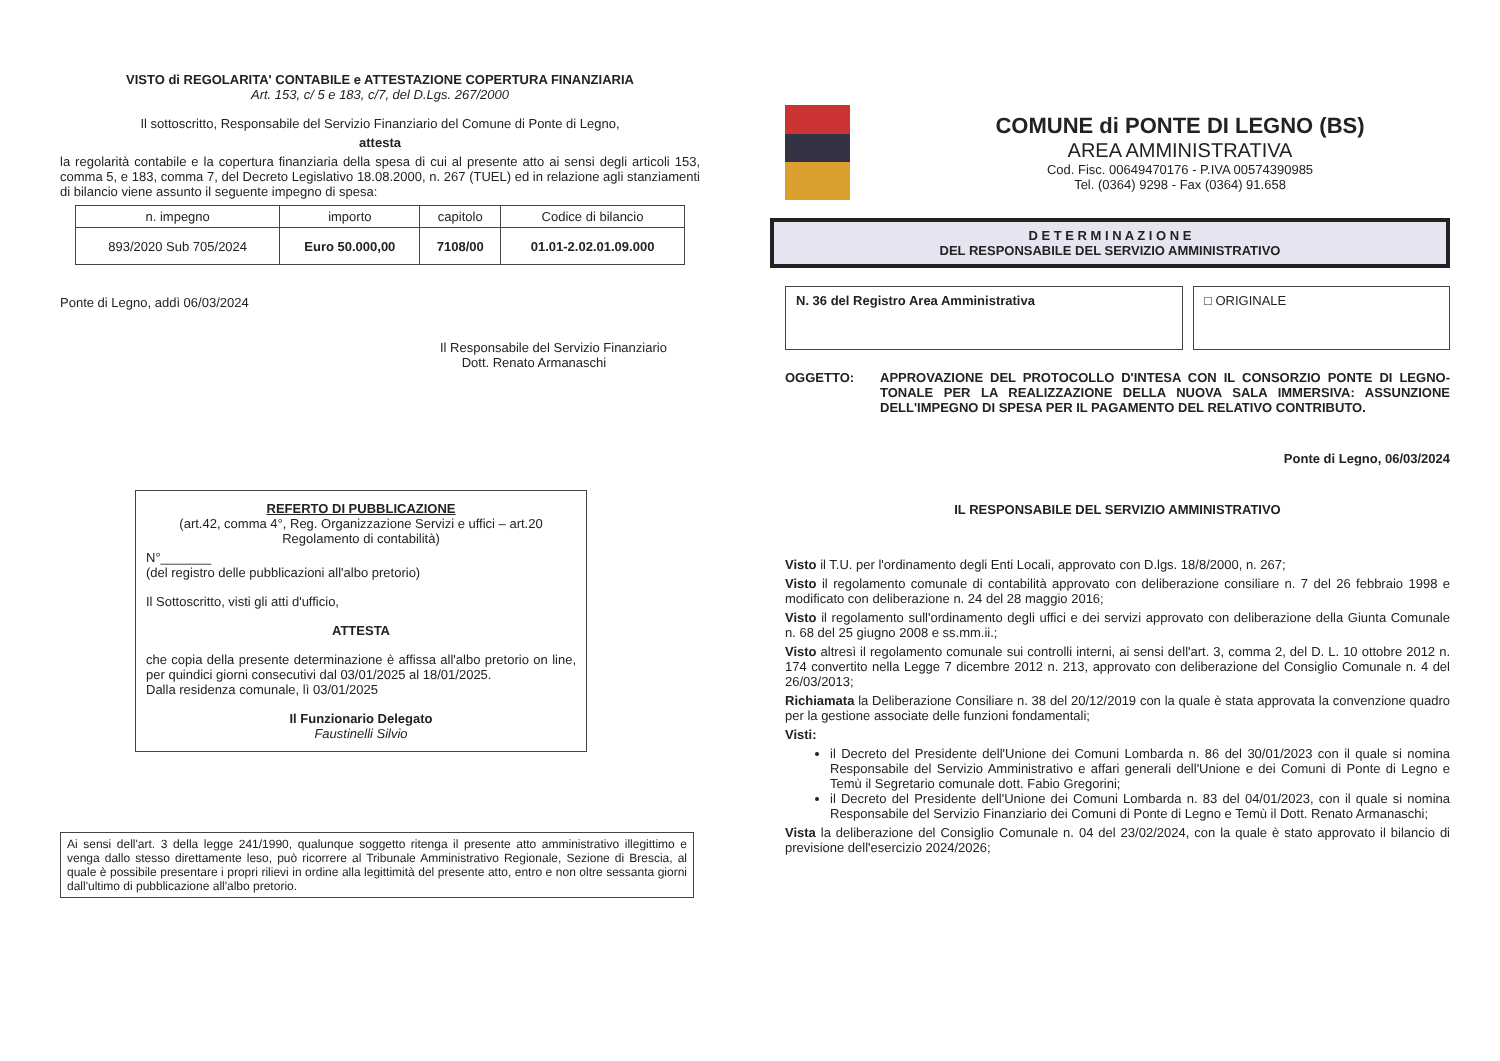VISTO di REGOLARITA' CONTABILE e ATTESTAZIONE COPERTURA FINANZIARIA
Art. 153, c/ 5 e 183, c/7, del D.Lgs. 267/2000
Il sottoscritto, Responsabile del Servizio Finanziario del Comune di Ponte di Legno,
attesta
la regolarità contabile e la copertura finanziaria della spesa di cui al presente atto ai sensi degli articoli 153, comma 5, e 183, comma 7, del Decreto Legislativo 18.08.2000, n. 267 (TUEL) ed in relazione agli stanziamenti di bilancio viene assunto il seguente impegno di spesa:
| n. impegno | importo | capitolo | Codice di bilancio |
| --- | --- | --- | --- |
| 893/2020 Sub 705/2024 | Euro 50.000,00 | 7108/00 | 01.01-2.02.01.09.000 |
Ponte di Legno, addì 06/03/2024
Il Responsabile del Servizio Finanziario
Dott. Renato Armanaschi
REFERTO DI PUBBLICAZIONE
(art.42, comma 4°, Reg. Organizzazione Servizi e uffici – art.20 Regolamento di contabilità)
N°_______
(del registro delle pubblicazioni all'albo pretorio)
Il Sottoscritto, visti gli atti d'ufficio,
ATTESTA
che copia della presente determinazione è affissa all'albo pretorio on line, per quindici giorni consecutivi dal 03/01/2025 al 18/01/2025.
Dalla residenza comunale, lì 03/01/2025
Il Funzionario Delegato
Faustinelli Silvio
Ai sensi dell'art. 3 della legge 241/1990, qualunque soggetto ritenga il presente atto amministrativo illegittimo e venga dallo stesso direttamente leso, può ricorrere al Tribunale Amministrativo Regionale, Sezione di Brescia, al quale è possibile presentare i propri rilievi in ordine alla legittimità del presente atto, entro e non oltre sessanta giorni dall'ultimo di pubblicazione all'albo pretorio.
COMUNE di PONTE DI LEGNO (BS)
AREA AMMINISTRATIVA
Cod. Fisc. 00649470176 - P.IVA 00574390985
Tel. (0364) 9298 - Fax (0364) 91.658
D E T E R M I N A Z I O N E
DEL RESPONSABILE DEL SERVIZIO AMMINISTRATIVO
N. 36 del Registro Area Amministrativa
□ ORIGINALE
OGGETTO: APPROVAZIONE DEL PROTOCOLLO D'INTESA CON IL CONSORZIO PONTE DI LEGNO-TONALE PER LA REALIZZAZIONE DELLA NUOVA SALA IMMERSIVA: ASSUNZIONE DELL'IMPEGNO DI SPESA PER IL PAGAMENTO DEL RELATIVO CONTRIBUTO.
Ponte di Legno, 06/03/2024
IL RESPONSABILE DEL SERVIZIO AMMINISTRATIVO
Visto il T.U. per l'ordinamento degli Enti Locali, approvato con D.lgs. 18/8/2000, n. 267;
Visto il regolamento comunale di contabilità approvato con deliberazione consiliare n. 7 del 26 febbraio 1998 e modificato con deliberazione n. 24 del 28 maggio 2016;
Visto il regolamento sull'ordinamento degli uffici e dei servizi approvato con deliberazione della Giunta Comunale n. 68 del 25 giugno 2008 e ss.mm.ii.;
Visto altresì il regolamento comunale sui controlli interni, ai sensi dell'art. 3, comma 2, del D. L. 10 ottobre 2012 n. 174 convertito nella Legge 7 dicembre 2012 n. 213, approvato con deliberazione del Consiglio Comunale n. 4 del 26/03/2013;
Richiamata la Deliberazione Consiliare n. 38 del 20/12/2019 con la quale è stata approvata la convenzione quadro per la gestione associate delle funzioni fondamentali;
Visti:
il Decreto del Presidente dell'Unione dei Comuni Lombarda n. 86 del 30/01/2023 con il quale si nomina Responsabile del Servizio Amministrativo e affari generali dell'Unione e dei Comuni di Ponte di Legno e Temù il Segretario comunale dott. Fabio Gregorini;
il Decreto del Presidente dell'Unione dei Comuni Lombarda n. 83 del 04/01/2023, con il quale si nomina Responsabile del Servizio Finanziario dei Comuni di Ponte di Legno e Temù il Dott. Renato Armanaschi;
Vista la deliberazione del Consiglio Comunale n. 04 del 23/02/2024, con la quale è stato approvato il bilancio di previsione dell'esercizio 2024/2026;